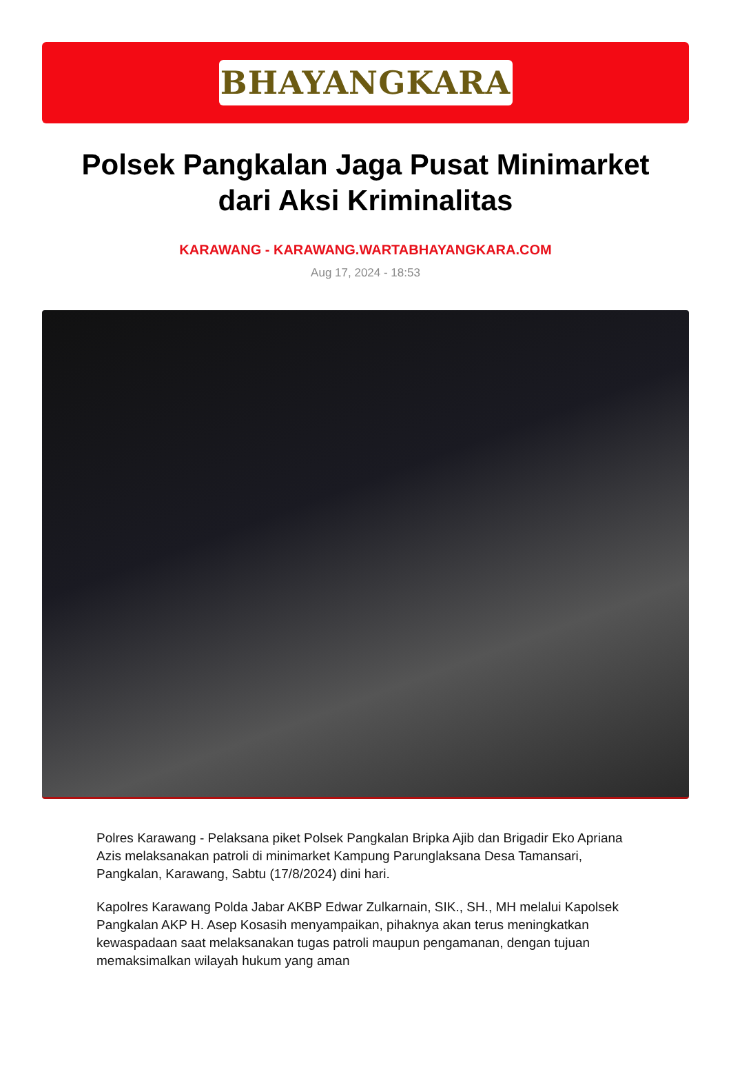BHAYANGKARA
Polsek Pangkalan Jaga Pusat Minimarket dari Aksi Kriminalitas
KARAWANG - KARAWANG.WARTABHAYANGKARA.COM
Aug 17, 2024 - 18:53
Polres Karawang - Pelaksana piket Polsek Pangkalan Bripka Ajib dan Brigadir Eko Apriana Azis melaksanakan patroli di minimarket Kampung Parunglaksana Desa Tamansari, Pangkalan, Karawang, Sabtu (17/8/2024) dini hari.
Kapolres Karawang Polda Jabar AKBP Edwar Zulkarnain, SIK., SH., MH melalui Kapolsek Pangkalan AKP H. Asep Kosasih menyampaikan, pihaknya akan terus meningkatkan kewaspadaan saat melaksanakan tugas patroli maupun pengamanan, dengan tujuan memaksimalkan wilayah hukum yang aman